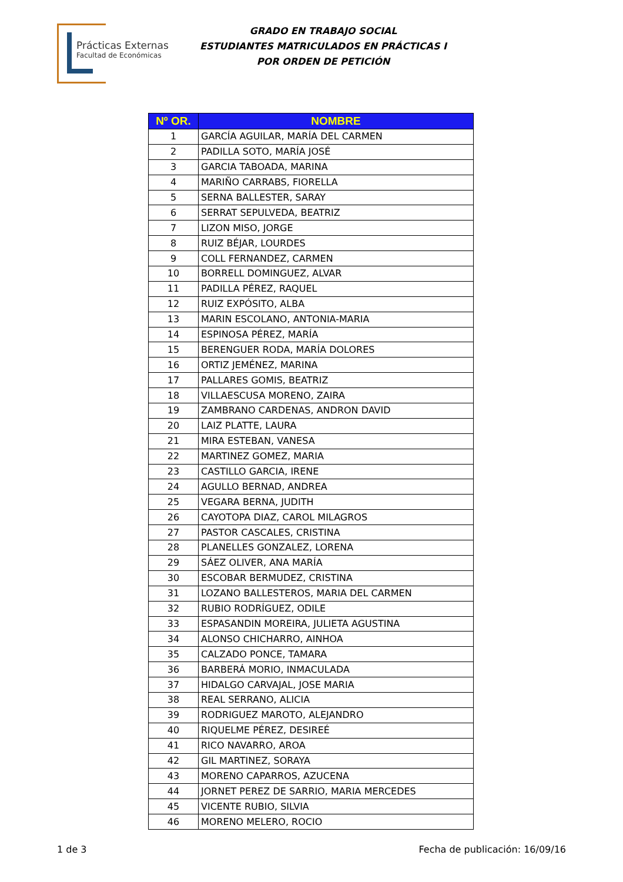Prácticas Externas
Facultad de Económicas
GRADO EN TRABAJO SOCIAL
ESTUDIANTES MATRICULADOS EN PRÁCTICAS I
POR ORDEN DE PETICIÓN
| Nº OR. | NOMBRE |
| --- | --- |
| 1 | GARCÍA AGUILAR, MARÍA DEL CARMEN |
| 2 | PADILLA SOTO, MARÍA JOSÉ |
| 3 | GARCIA TABOADA, MARINA |
| 4 | MARIÑO CARRABS, FIORELLA |
| 5 | SERNA BALLESTER, SARAY |
| 6 | SERRAT SEPULVEDA, BEATRIZ |
| 7 | LIZON MISO, JORGE |
| 8 | RUIZ BÉJAR, LOURDES |
| 9 | COLL FERNANDEZ, CARMEN |
| 10 | BORRELL DOMINGUEZ, ALVAR |
| 11 | PADILLA PÉREZ, RAQUEL |
| 12 | RUIZ EXPÓSITO, ALBA |
| 13 | MARIN ESCOLANO, ANTONIA-MARIA |
| 14 | ESPINOSA PÉREZ, MARÍA |
| 15 | BERENGUER RODA, MARÍA DOLORES |
| 16 | ORTIZ JEMÉNEZ, MARINA |
| 17 | PALLARES GOMIS, BEATRIZ |
| 18 | VILLAESCUSA MORENO, ZAIRA |
| 19 | ZAMBRANO CARDENAS, ANDRON DAVID |
| 20 | LAIZ PLATTE, LAURA |
| 21 | MIRA ESTEBAN, VANESA |
| 22 | MARTINEZ GOMEZ, MARIA |
| 23 | CASTILLO GARCIA, IRENE |
| 24 | AGULLO BERNAD, ANDREA |
| 25 | VEGARA BERNA, JUDITH |
| 26 | CAYOTOPA DIAZ, CAROL MILAGROS |
| 27 | PASTOR CASCALES, CRISTINA |
| 28 | PLANELLES GONZALEZ, LORENA |
| 29 | SÁEZ OLIVER, ANA MARÍA |
| 30 | ESCOBAR BERMUDEZ, CRISTINA |
| 31 | LOZANO BALLESTEROS, MARIA DEL CARMEN |
| 32 | RUBIO RODRÍGUEZ, ODILE |
| 33 | ESPASANDIN MOREIRA, JULIETA AGUSTINA |
| 34 | ALONSO CHICHARRO, AINHOA |
| 35 | CALZADO PONCE, TAMARA |
| 36 | BARBERÁ MORIO, INMACULADA |
| 37 | HIDALGO CARVAJAL, JOSE MARIA |
| 38 | REAL SERRANO, ALICIA |
| 39 | RODRIGUEZ MAROTO, ALEJANDRO |
| 40 | RIQUELME PÉREZ, DESIREÉ |
| 41 | RICO NAVARRO, AROA |
| 42 | GIL MARTINEZ, SORAYA |
| 43 | MORENO CAPARROS, AZUCENA |
| 44 | JORNET PEREZ DE SARRIO, MARIA MERCEDES |
| 45 | VICENTE RUBIO, SILVIA |
| 46 | MORENO MELERO, ROCIO |
1 de 3 Fecha de publicación: 16/09/16